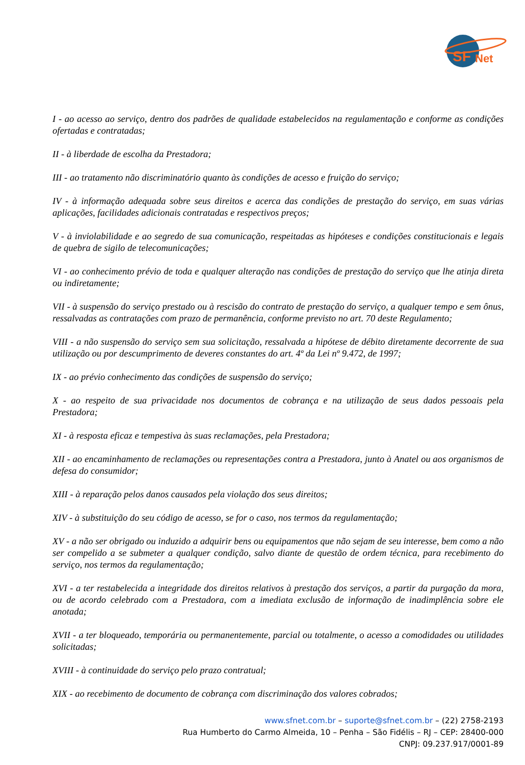SF
Net
I - ao acesso ao serviço, dentro dos padrões de qualidade estabelecidos na regulamentação e conforme as condições ofertadas e contratadas;
II - à liberdade de escolha da Prestadora;
III - ao tratamento não discriminatório quanto às condições de acesso e fruição do serviço;
IV - à informação adequada sobre seus direitos e acerca das condições de prestação do serviço, em suas várias aplicações, facilidades adicionais contratadas e respectivos preços;
V - à inviolabilidade e ao segredo de sua comunicação, respeitadas as hipóteses e condições constitucionais e legais de quebra de sigilo de telecomunicações;
VI - ao conhecimento prévio de toda e qualquer alteração nas condições de prestação do serviço que lhe atinja direta ou indiretamente;
VII - à suspensão do serviço prestado ou à rescisão do contrato de prestação do serviço, a qualquer tempo e sem ônus, ressalvadas as contratações com prazo de permanência, conforme previsto no art. 70 deste Regulamento;
VIII - a não suspensão do serviço sem sua solicitação, ressalvada a hipótese de débito diretamente decorrente de sua utilização ou por descumprimento de deveres constantes do art. 4º da Lei nº 9.472, de 1997;
IX - ao prévio conhecimento das condições de suspensão do serviço;
X - ao respeito de sua privacidade nos documentos de cobrança e na utilização de seus dados pessoais pela Prestadora;
XI - à resposta eficaz e tempestiva às suas reclamações, pela Prestadora;
XII - ao encaminhamento de reclamações ou representações contra a Prestadora, junto à Anatel ou aos organismos de defesa do consumidor;
XIII - à reparação pelos danos causados pela violação dos seus direitos;
XIV - à substituição do seu código de acesso, se for o caso, nos termos da regulamentação;
XV - a não ser obrigado ou induzido a adquirir bens ou equipamentos que não sejam de seu interesse, bem como a não ser compelido a se submeter a qualquer condição, salvo diante de questão de ordem técnica, para recebimento do serviço, nos termos da regulamentação;
XVI - a ter restabelecida a integridade dos direitos relativos à prestação dos serviços, a partir da purgação da mora, ou de acordo celebrado com a Prestadora, com a imediata exclusão de informação de inadimplência sobre ele anotada;
XVII - a ter bloqueado, temporária ou permanentemente, parcial ou totalmente, o acesso a comodidades ou utilidades solicitadas;
XVIII - à continuidade do serviço pelo prazo contratual;
XIX - ao recebimento de documento de cobrança com discriminação dos valores cobrados;
www.sfnet.com.br – suporte@sfnet.com.br – (22) 2758-2193
Rua Humberto do Carmo Almeida, 10 – Penha – São Fidélis – RJ – CEP: 28400-000
CNPJ: 09.237.917/0001-89